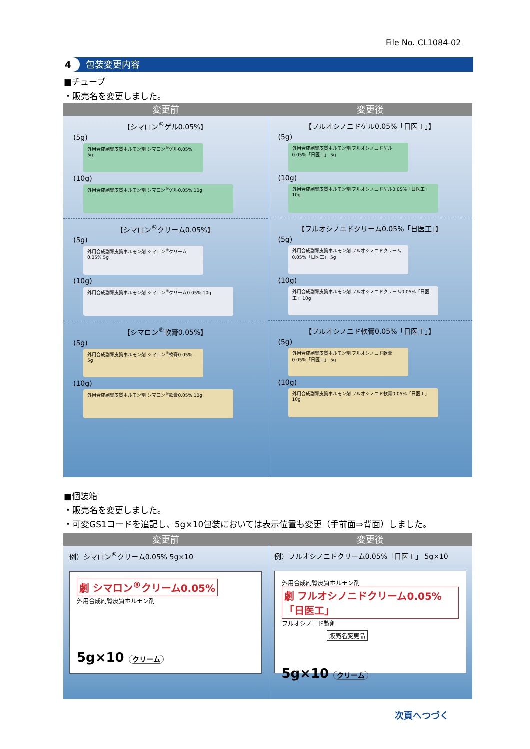File No. CL1084-02
4 包装変更内容
■チューブ
・販売名を変更しました。
変更前 変更後
【シマロン<sup>®</sup>ゲル0.05%】
(5g)
外用合成副腎皮質ホルモン剤 シマロン<sup>®</sup>ゲル0.05% 5g
(10g)
外用合成副腎皮質ホルモン剤 シマロン<sup>®</sup>ゲル0.05% 10g
【シマロン<sup>®</sup>クリーム0.05%】
(5g)
外用合成副腎皮質ホルモン剤 シマロン<sup>®</sup>クリーム0.05% 5g
(10g)
外用合成副腎皮質ホルモン剤 シマロン<sup>®</sup>クリーム0.05% 10g
【シマロン<sup>®</sup>軟膏0.05%】
(5g)
外用合成副腎皮質ホルモン剤 シマロン<sup>®</sup>軟膏0.05% 5g
(10g)
外用合成副腎皮質ホルモン剤 シマロン<sup>®</sup>軟膏0.05% 10g
【フルオシノニドゲル0.05%「日医工」】
(5g)
外用合成副腎皮質ホルモン剤 フルオシノニドゲル0.05%「日医工」 5g
(10g)
外用合成副腎皮質ホルモン剤 フルオシノニドゲル0.05%「日医工」 10g
【フルオシノニドクリーム0.05%「日医工」】
(5g)
外用合成副腎皮質ホルモン剤 フルオシノニドクリーム0.05%「日医工」 5g
(10g)
外用合成副腎皮質ホルモン剤 フルオシノニドクリーム0.05%「日医工」 10g
【フルオシノニド軟膏0.05%「日医工」】
(5g)
外用合成副腎皮質ホルモン剤 フルオシノニド軟膏0.05%「日医工」 5g
(10g)
外用合成副腎皮質ホルモン剤 フルオシノニド軟膏0.05%「日医工」 10g
■個装箱
・販売名を変更しました。
・可変GS1コードを追記し、5g×10包装においては表示位置も変更（手前面⇒背面）しました。
変更前 変更後
例）シマロン<sup>®</sup>クリーム0.05% 5g×10
劇 シマロン<sup>®</sup>クリーム0.05%
外用合成副腎皮質ホルモン剤
5g×10 クリーム
例）フルオシノニドクリーム0.05%「日医工」 5g×10
外用合成副腎皮質ホルモン剤
劇 フルオシノニドクリーム0.05%「日医工」
フルオシノニド製剤
販売名変更品
5g×10 クリーム
次頁へつづく